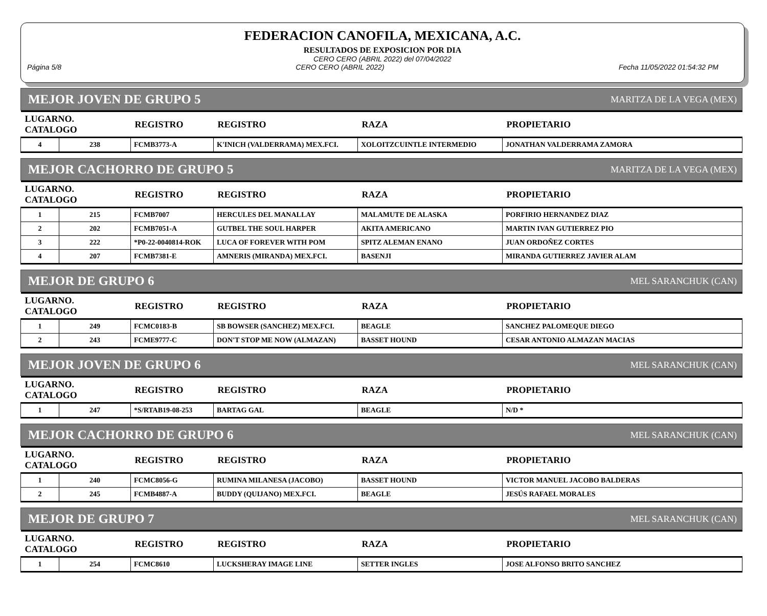FEDERACION CANOFILA, MEXICANA, A.C.
RESULTADOS DE EXPOSICION POR DIA
CERO CERO (ABRIL 2022) del 07/04/2022
Página 5/8 CERO CERO (ABRIL 2022) Fecha 11/05/2022 01:54:32 PM
MEJOR JOVEN DE GRUPO 5 MARITZA DE LA VEGA (MEX)
| LUGARNO. CATALOGO | | REGISTRO | REGISTRO | RAZA | PROPIETARIO |
| --- | --- | --- | --- | --- | --- |
| 4 | 238 | FCMB3773-A | K'INICH (VALDERRAMA) MEX.FCI. | XOLOITZCUINTLE INTERMEDIO | JONATHAN VALDERRAMA ZAMORA |
MEJOR CACHORRO DE GRUPO 5 MARITZA DE LA VEGA (MEX)
| LUGARNO. CATALOGO | | REGISTRO | REGISTRO | RAZA | PROPIETARIO |
| --- | --- | --- | --- | --- | --- |
| 1 | 215 | FCMB7007 | HERCULES DEL MANALLAY | MALAMUTE DE ALASKA | PORFIRIO HERNANDEZ DIAZ |
| 2 | 202 | FCMB7051-A | GUTBEL THE SOUL HARPER | AKITA AMERICANO | MARTIN IVAN GUTIERREZ PIO |
| 3 | 222 | *P0-22-0040814-ROK | LUCA OF FOREVER WITH POM | SPITZ ALEMAN ENANO | JUAN ORDOÑEZ CORTES |
| 4 | 207 | FCMB7381-E | AMNERIS (MIRANDA) MEX.FCI. | BASENJI | MIRANDA GUTIERREZ JAVIER ALAM |
MEJOR DE GRUPO 6 MEL SARANCHUK (CAN)
| LUGARNO. CATALOGO | | REGISTRO | REGISTRO | RAZA | PROPIETARIO |
| --- | --- | --- | --- | --- | --- |
| 1 | 249 | FCMC0183-B | SB BOWSER (SANCHEZ) MEX.FCI. | BEAGLE | SANCHEZ PALOMEQUE DIEGO |
| 2 | 243 | FCME9777-C | DON'T STOP ME NOW (ALMAZAN) | BASSET HOUND | CESAR ANTONIO ALMAZAN MACIAS |
MEJOR JOVEN DE GRUPO 6 MEL SARANCHUK (CAN)
| LUGARNO. CATALOGO | | REGISTRO | REGISTRO | RAZA | PROPIETARIO |
| --- | --- | --- | --- | --- | --- |
| 1 | 247 | *S/RTAB19-08-253 | BARTAG GAL | BEAGLE | N/D * |
MEJOR CACHORRO DE GRUPO 6 MEL SARANCHUK (CAN)
| LUGARNO. CATALOGO | | REGISTRO | REGISTRO | RAZA | PROPIETARIO |
| --- | --- | --- | --- | --- | --- |
| 1 | 240 | FCMC8056-G | RUMINA MILANESA (JACOBO) | BASSET HOUND | VICTOR MANUEL JACOBO BALDERAS |
| 2 | 245 | FCMB4887-A | BUDDY (QUIJANO) MEX.FCI. | BEAGLE | JESÚS RAFAEL MORALES |
MEJOR DE GRUPO 7 MEL SARANCHUK (CAN)
| LUGARNO. CATALOGO | | REGISTRO | REGISTRO | RAZA | PROPIETARIO |
| --- | --- | --- | --- | --- | --- |
| 1 | 254 | FCMC8610 | LUCKSHERAY IMAGE LINE | SETTER INGLES | JOSE ALFONSO BRITO SANCHEZ |